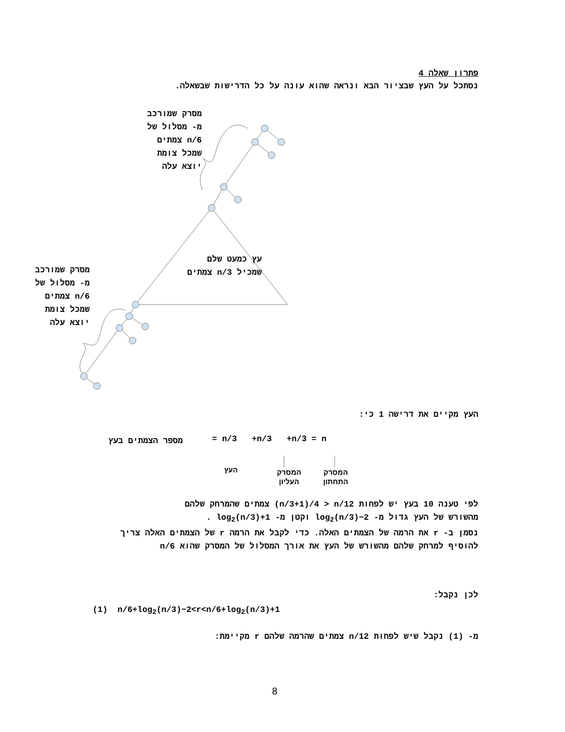פתרון שאלה 4
נסתכל על העץ שבציור הבא ונראה שהוא עונה על כל הדרישות שבשאלה.
מסרק שמורכב
מ- מסלול של
n/6 צמתים
שמכל צומת
יוצא עלה
עץ כמעט שלם
שמכיל n/3 צמתים
מסרק שמורכב
מ- מסלול של
n/6 צמתים
שמכל צומת
יוצא עלה
העץ מקיים את דרישה 1 כי:
= n/3 +n/3 +n/3 = n מספר הצמתים בעץ
העץ
המסרק
העליון
המסרק
התחתון
לפי טענה 10 בעץ יש לפחות (n/3+1)/4 > n/12 צמתים שהמרחק שלהם
מהשורש של העץ גדול מ- log<sub>2</sub>(n/3)−2 וקטן מ- log<sub>2</sub>(n/3)+1 .
נסמן ב- r את הרמה של הצמתים האלה. כדי לקבל את הרמה r של הצמתים האלה צריך להוסיף למרחק שלהם מהשורש של העץ את אורך המסלול של המסרק שהוא n/6
לכן נקבל:
(1) n/6+log<sub>2</sub>(n/3)−2<r<n/6+log<sub>2</sub>(n/3)+1
מ- (1) נקבל שיש לפחות n/12 צמתים שהרמה שלהם r מקיימת:
8